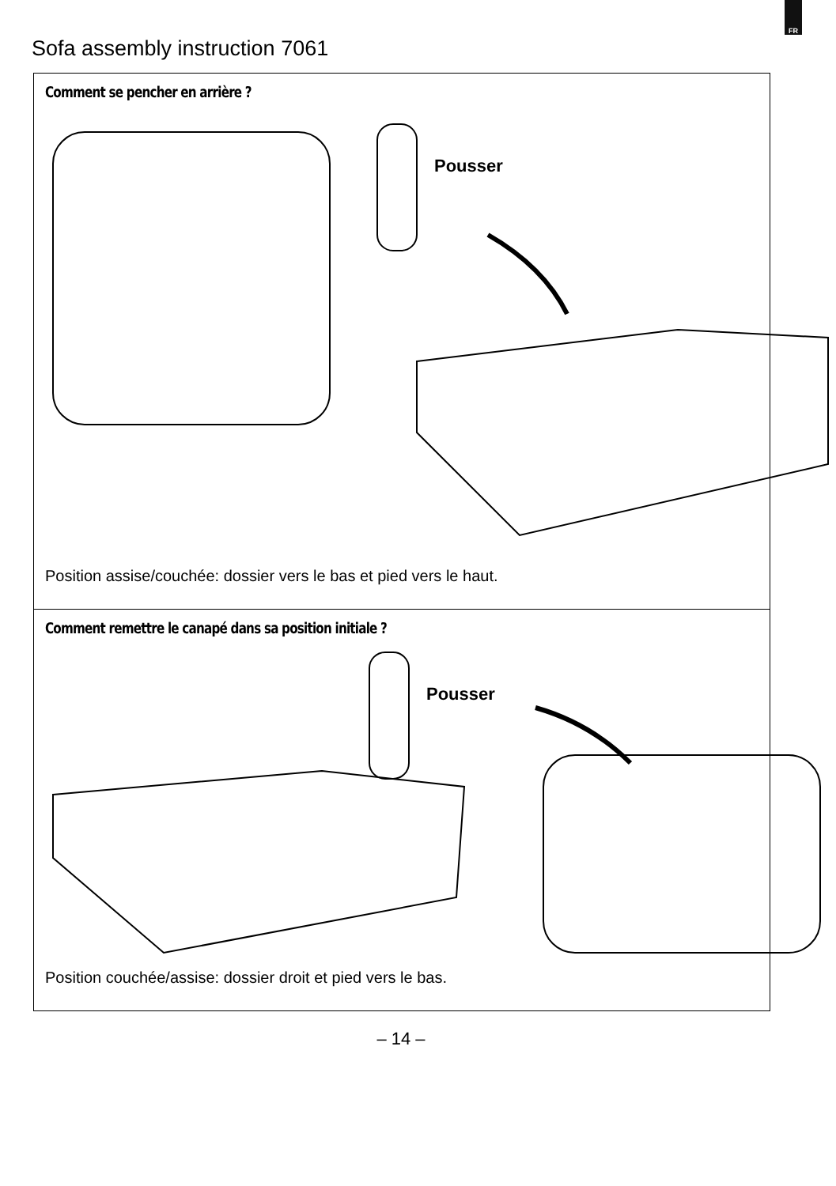FR
Sofa assembly instruction 7061
Comment se pencher en arrière ?
Pousser
Position assise/couchée: dossier vers le bas et pied vers le haut.
Comment remettre le canapé dans sa position initiale ?
Pousser
Position couchée/assise: dossier droit et pied vers le bas.
– 14 –